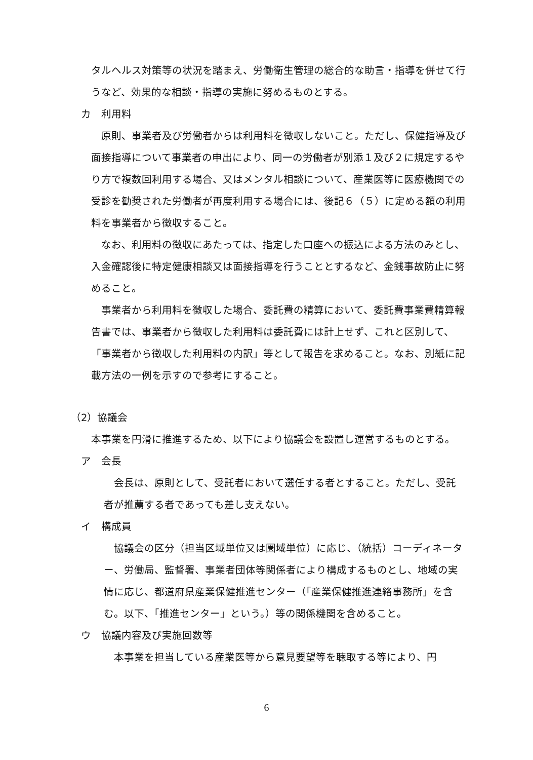タルヘルス対策等の状況を踏まえ、労働衛生管理の総合的な助言・指導を併せて行うなど、効果的な相談・指導の実施に努めるものとする。
カ　利用料
原則、事業者及び労働者からは利用料を徴収しないこと。ただし、保健指導及び面接指導について事業者の申出により、同一の労働者が別添１及び２に規定するやり方で複数回利用する場合、又はメンタル相談について、産業医等に医療機関での受診を勧奨された労働者が再度利用する場合には、後記６（５）に定める額の利用料を事業者から徴収すること。
なお、利用料の徴収にあたっては、指定した口座への振込による方法のみとし、入金確認後に特定健康相談又は面接指導を行うこととするなど、金銭事故防止に努めること。
事業者から利用料を徴収した場合、委託費の精算において、委託費事業費精算報告書では、事業者から徴収した利用料は委託費には計上せず、これと区別して、「事業者から徴収した利用料の内訳」等として報告を求めること。なお、別紙に記載方法の一例を示すので参考にすること。
（2）協議会
　本事業を円滑に推進するため、以下により協議会を設置し運営するものとする。
ア　会長
会長は、原則として、受託者において選任する者とすること。ただし、受託者が推薦する者であっても差し支えない。
イ　構成員
協議会の区分（担当区域単位又は圏域単位）に応じ、（統括）コーディネーター、労働局、監督署、事業者団体等関係者により構成するものとし、地域の実情に応じ、都道府県産業保健推進センター（「産業保健推進連絡事務所」を含む。以下、「推進センター」という。）等の関係機関を含めること。
ウ　協議内容及び実施回数等
本事業を担当している産業医等から意見要望等を聴取する等により、円
6